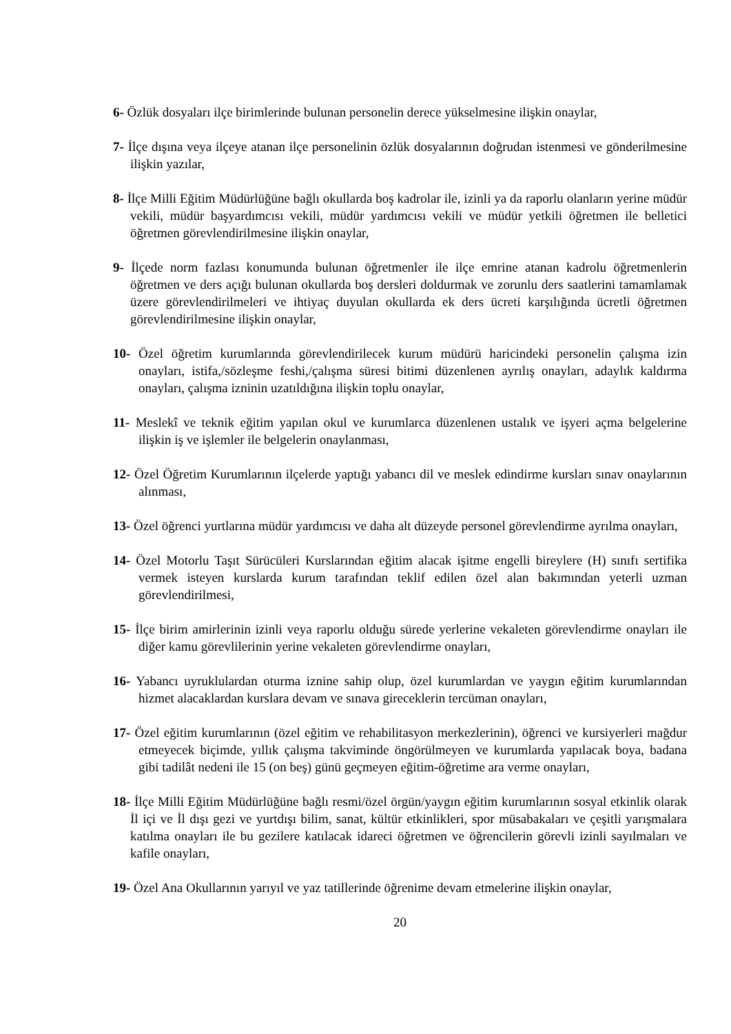6- Özlük dosyaları ilçe birimlerinde bulunan personelin derece yükselmesine ilişkin onaylar,
7- İlçe dışına veya ilçeye atanan ilçe personelinin özlük dosyalarının doğrudan istenmesi ve gönderilmesine ilişkin yazılar,
8- İlçe Milli Eğitim Müdürlüğüne bağlı okullarda boş kadrolar ile, izinli ya da raporlu olanların yerine müdür vekili, müdür başyardımcısı vekili, müdür yardımcısı vekili ve müdür yetkili öğretmen ile belletici öğretmen görevlendirilmesine ilişkin onaylar,
9- İlçede norm fazlası konumunda bulunan öğretmenler ile ilçe emrine atanan kadrolu öğretmenlerin öğretmen ve ders açığı bulunan okullarda boş dersleri doldurmak ve zorunlu ders saatlerini tamamlamak üzere görevlendirilmeleri ve ihtiyaç duyulan okullarda ek ders ücreti karşılığında ücretli öğretmen görevlendirilmesine ilişkin onaylar,
10- Özel öğretim kurumlarında görevlendirilecek kurum müdürü haricindeki personelin çalışma izin onayları, istifa,/sözleşme feshi,/çalışma süresi bitimi düzenlenen ayrılış onayları, adaylık kaldırma onayları, çalışma izninin uzatıldığına ilişkin toplu onaylar,
11- Meslekî ve teknik eğitim yapılan okul ve kurumlarca düzenlenen ustalık ve işyeri açma belgelerine ilişkin iş ve işlemler ile belgelerin onaylanması,
12- Özel Öğretim Kurumlarının ilçelerde yaptığı yabancı dil ve meslek edindirme kursları sınav onaylarının alınması,
13- Özel öğrenci yurtlarına müdür yardımcısı ve daha alt düzeyde personel görevlendirme ayrılma onayları,
14- Özel Motorlu Taşıt Sürücüleri Kurslarından eğitim alacak işitme engelli bireylere (H) sınıfı sertifika vermek isteyen kurslarda kurum tarafından teklif edilen özel alan bakımından yeterli uzman görevlendirilmesi,
15- İlçe birim amirlerinin izinli veya raporlu olduğu sürede yerlerine vekaleten görevlendirme onayları ile diğer kamu görevlilerinin yerine vekaleten görevlendirme onayları,
16- Yabancı uyruklulardan oturma iznine sahip olup, özel kurumlardan ve yaygın eğitim kurumlarından hizmet alacaklardan kurslara devam ve sınava gireceklerin tercüman onayları,
17- Özel eğitim kurumlarının (özel eğitim ve rehabilitasyon merkezlerinin), öğrenci ve kursiyerleri mağdur etmeyecek biçimde, yıllık çalışma takviminde öngörülmeyen ve kurumlarda yapılacak boya, badana gibi tadilât nedeni ile 15 (on beş) günü geçmeyen eğitim-öğretime ara verme onayları,
18- İlçe Milli Eğitim Müdürlüğüne bağlı resmi/özel örgün/yaygın eğitim kurumlarının sosyal etkinlik olarak İl içi ve İl dışı gezi ve yurtdışı bilim, sanat, kültür etkinlikleri, spor müsabakaları ve çeşitli yarışmalara katılma onayları ile bu gezilere katılacak idareci öğretmen ve öğrencilerin görevli izinli sayılmaları ve kafile onayları,
19- Özel Ana Okullarının yarıyıl ve yaz tatillerinde öğrenime devam etmelerine ilişkin onaylar,
20